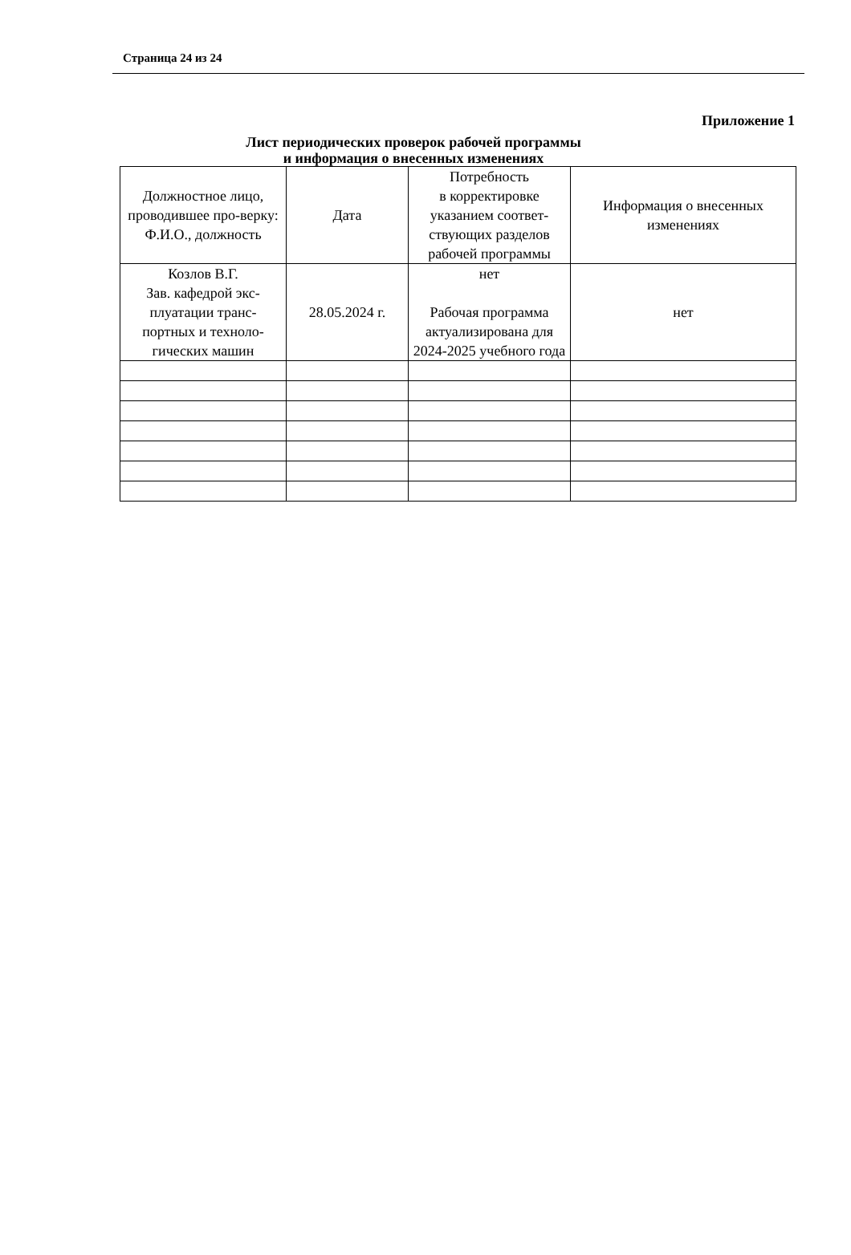Страница 24 из 24
Приложение 1
Лист периодических проверок рабочей программы
и информация о внесенных изменениях
| Должностное лицо, проводившее про-верку: Ф.И.О., должность | Дата | Потребность в корректировке указанием соответ-ствующих разделов рабочей программы | Информация о внесенных изменениях |
| --- | --- | --- | --- |
| Козлов В.Г. Зав. кафедрой экс-плуатации транс-портных и техноло-гических машин | 28.05.2024 г. | нет Рабочая программа актуализирована для 2024-2025 учебного года | нет |